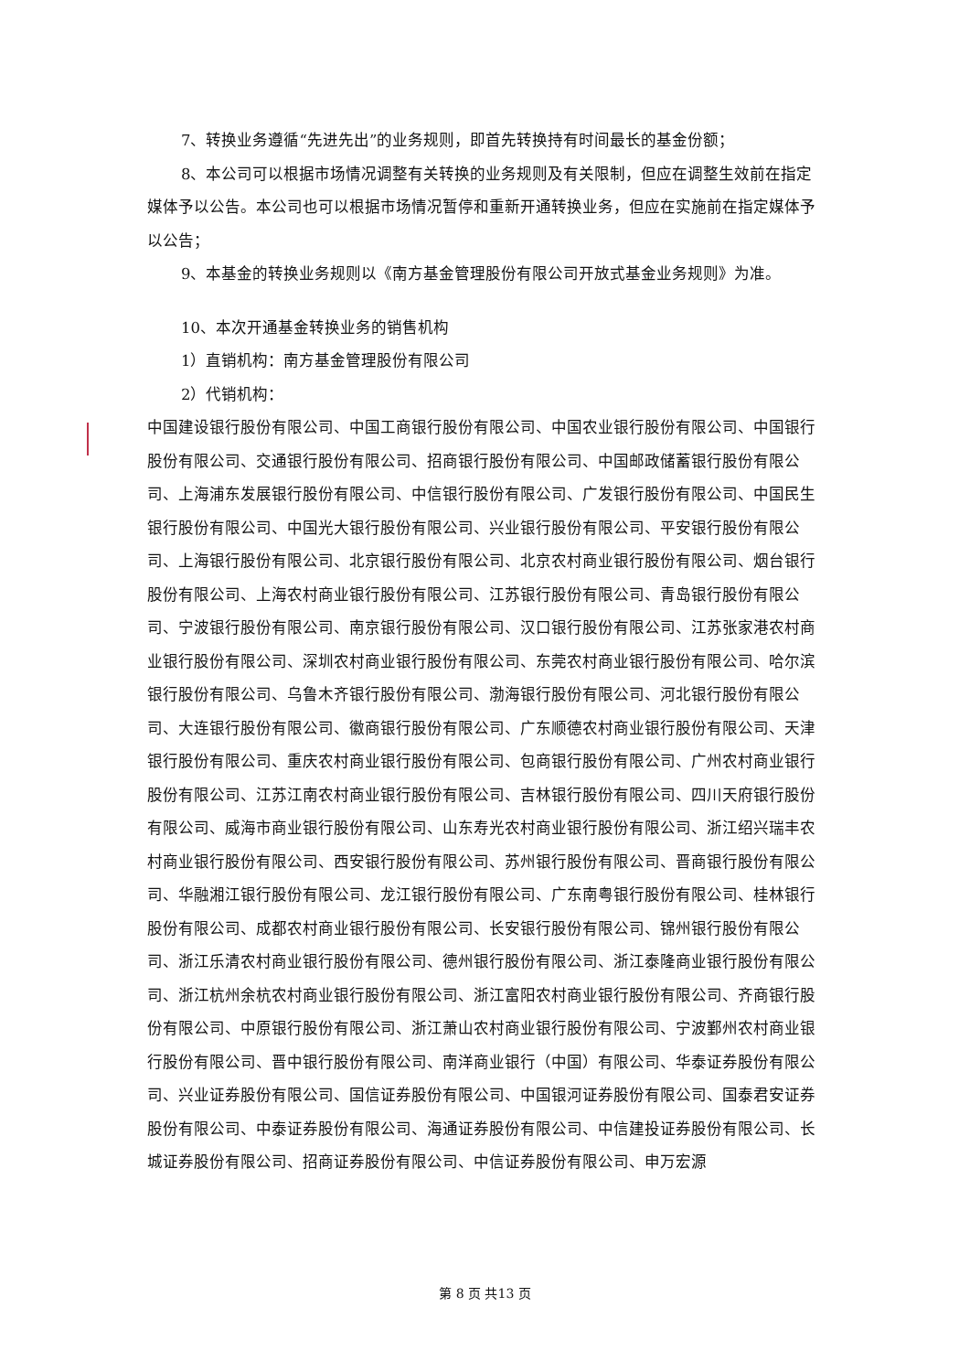7、转换业务遵循“先进先出”的业务规则，即首先转换持有时间最长的基金份额；
8、本公司可以根据市场情况调整有关转换的业务规则及有关限制，但应在调整生效前在指定媒体予以公告。本公司也可以根据市场情况暂停和重新开通转换业务，但应在实施前在指定媒体予以公告；
9、本基金的转换业务规则以《南方基金管理股份有限公司开放式基金业务规则》为准。
10、本次开通基金转换业务的销售机构
1）直销机构：南方基金管理股份有限公司
2）代销机构：
中国建设银行股份有限公司、中国工商银行股份有限公司、中国农业银行股份有限公司、中国银行股份有限公司、交通银行股份有限公司、招商银行股份有限公司、中国邮政储蓄银行股份有限公司、上海浦东发展银行股份有限公司、中信银行股份有限公司、广发银行股份有限公司、中国民生银行股份有限公司、中国光大银行股份有限公司、兴业银行股份有限公司、平安银行股份有限公司、上海银行股份有限公司、北京银行股份有限公司、北京农村商业银行股份有限公司、烟台银行股份有限公司、上海农村商业银行股份有限公司、江苏银行股份有限公司、青岛银行股份有限公司、宁波银行股份有限公司、南京银行股份有限公司、汉口银行股份有限公司、江苏张家港农村商业银行股份有限公司、深圳农村商业银行股份有限公司、东莞农村商业银行股份有限公司、哈尔滨银行股份有限公司、乌鲁木齐银行股份有限公司、渤海银行股份有限公司、河北银行股份有限公司、大连银行股份有限公司、徽商银行股份有限公司、广东顺德农村商业银行股份有限公司、天津银行股份有限公司、重庆农村商业银行股份有限公司、包商银行股份有限公司、广州农村商业银行股份有限公司、江苏江南农村商业银行股份有限公司、吉林银行股份有限公司、四川天府银行股份有限公司、威海市商业银行股份有限公司、山东寿光农村商业银行股份有限公司、浙江绍兴瑞丰农村商业银行股份有限公司、西安银行股份有限公司、苏州银行股份有限公司、晋商银行股份有限公司、华融湘江银行股份有限公司、龙江银行股份有限公司、广东南粤银行股份有限公司、桂林银行股份有限公司、成都农村商业银行股份有限公司、长安银行股份有限公司、锦州银行股份有限公司、浙江乐清农村商业银行股份有限公司、德州银行股份有限公司、浙江泰隆商业银行股份有限公司、浙江杭州余杭农村商业银行股份有限公司、浙江富阳农村商业银行股份有限公司、齐商银行股份有限公司、中原银行股份有限公司、浙江萧山农村商业银行股份有限公司、宁波鄞州农村商业银行股份有限公司、晋中银行股份有限公司、南洋商业银行（中国）有限公司、华泰证券股份有限公司、兴业证券股份有限公司、国信证券股份有限公司、中国银河证券股份有限公司、国泰君安证券股份有限公司、中泰证券股份有限公司、海通证券股份有限公司、中信建投证券股份有限公司、长城证券股份有限公司、招商证券股份有限公司、中信证券股份有限公司、申万宏源
第 8 页 共13 页